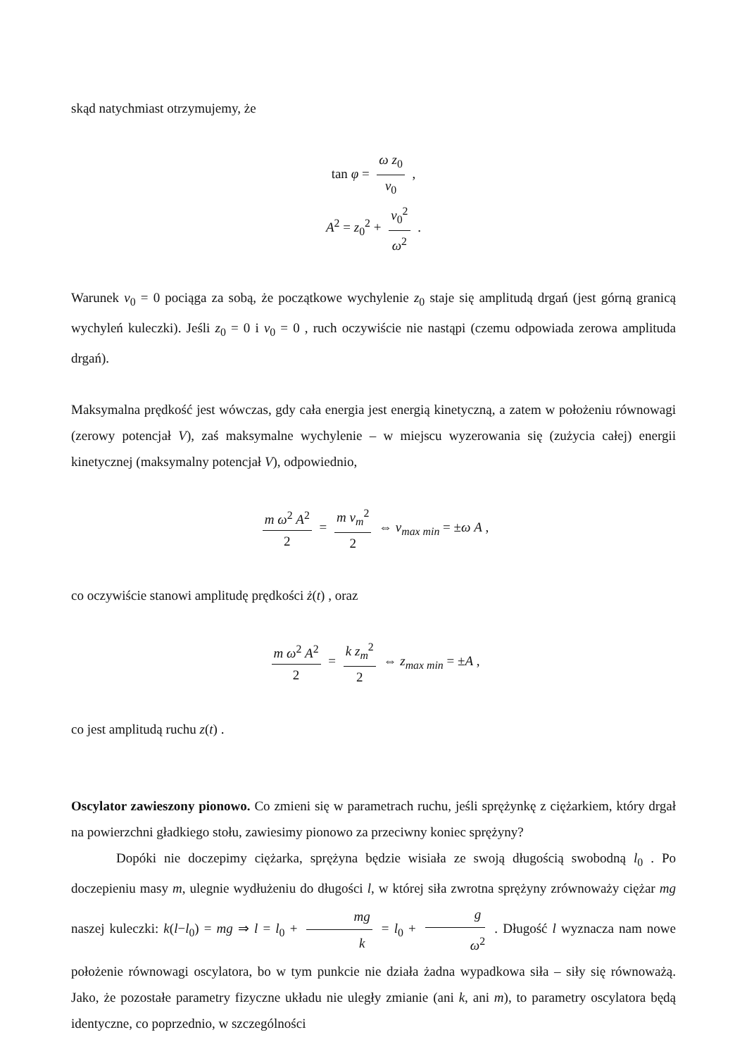skąd natychmiast otrzymujemy, że
tan φ = ω z<sub>0</sub> v<sub>0</sub> ,
A<sup>2</sup> = z<sub>0</sub><sup>2</sup> + v<sub>0</sub><sup>2</sup> ω<sup>2</sup> .
Warunek v<sub>0</sub> = 0 pociąga za sobą, że początkowe wychylenie z<sub>0</sub> staje się amplitudą drgań (jest górną granicą wychyleń kuleczki). Jeśli z<sub>0</sub> = 0 i v<sub>0</sub> = 0 , ruch oczywiście nie nastąpi (czemu odpowiada zerowa amplituda drgań).
Maksymalna prędkość jest wówczas, gdy cała energia jest energią kinetyczną, a zatem w położeniu równowagi (zerowy potencjał V), zaś maksymalne wychylenie – w miejscu wyzerowania się (zużycia całej) energii kinetycznej (maksymalny potencjał V), odpowiednio,
m ω<sup>2</sup> A<sup>2</sup> 2 = m v<sub>m</sub><sup>2</sup> 2 ⇔ v<sub>max min</sub> = ±ω A ,
co oczywiście stanowi amplitudę prędkości ż(t) , oraz
m ω<sup>2</sup> A<sup>2</sup> 2 = k z<sub>m</sub><sup>2</sup> 2 ⇔ z<sub>max min</sub> = ±A ,
co jest amplitudą ruchu z(t) .
Oscylator zawieszony pionowo. Co zmieni się w parametrach ruchu, jeśli sprężynkę z ciężarkiem, który drgał na powierzchni gładkiego stołu, zawiesimy pionowo za przeciwny koniec sprężyny?
Dopóki nie doczepimy ciężarka, sprężyna będzie wisiała ze swoją długością swobodną l<sub>0</sub> . Po doczepieniu masy m, ulegnie wydłużeniu do długości l, w której siła zwrotna sprężyny zrównoważy ciężar mg naszej kuleczki: k(l−l<sub>0</sub>) = mg ⇒ l = l<sub>0</sub> + mg k = l<sub>0</sub> + g ω<sup>2</sup> . Długość l wyznacza nam nowe położenie równowagi oscylatora, bo w tym punkcie nie działa żadna wypadkowa siła – siły się równoważą. Jako, że pozostałe parametry fizyczne układu nie uległy zmianie (ani k, ani m), to parametry oscylatora będą identyczne, co poprzednio, w szczególności